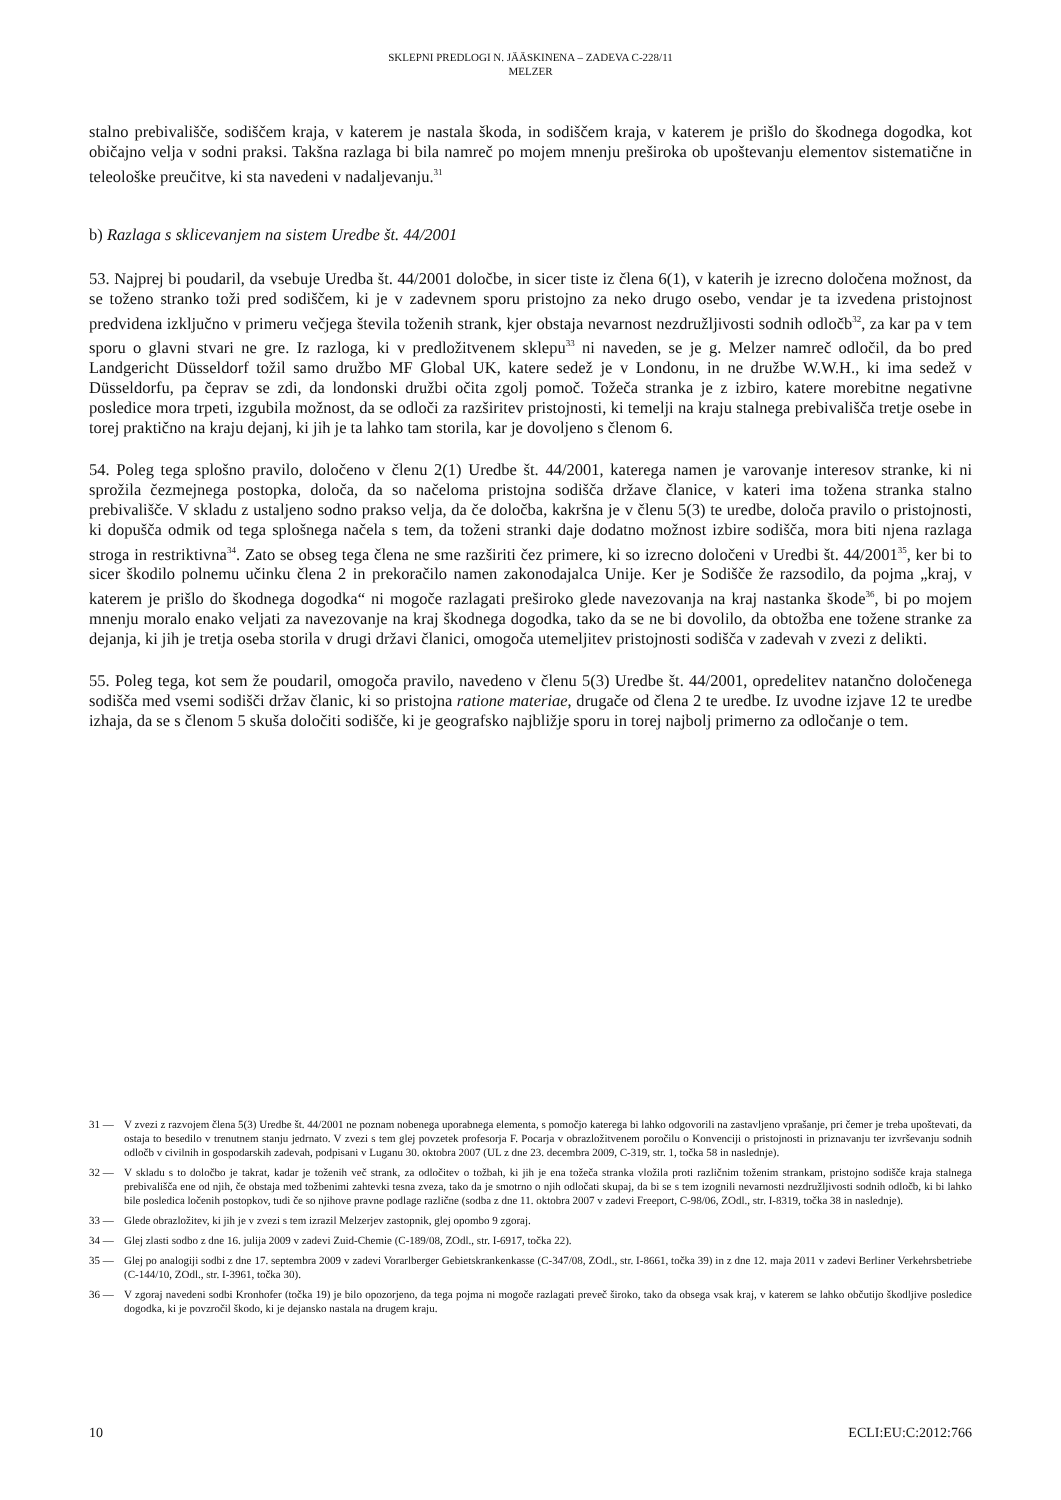SKLEPNI PREDLOGI N. JÄÄSKINENA – ZADEVA C-228/11
MELZER
stalno prebivališče, sodiščem kraja, v katerem je nastala škoda, in sodiščem kraja, v katerem je prišlo do škodnega dogodka, kot običajno velja v sodni praksi. Takšna razlaga bi bila namreč po mojem mnenju preširoka ob upoštevanju elementov sistematične in teleološke preučitve, ki sta navedeni v nadaljevanju.<sup>31</sup>
b) Razlaga s sklicevanjem na sistem Uredbe št. 44/2001
53. Najprej bi poudaril, da vsebuje Uredba št. 44/2001 določbe, in sicer tiste iz člena 6(1), v katerih je izrecno določena možnost, da se toženo stranko toži pred sodiščem, ki je v zadevnem sporu pristojno za neko drugo osebo, vendar je ta izvedena pristojnost predvidena izključno v primeru večjega števila toženih strank, kjer obstaja nevarnost nezdružljivosti sodnih odločb<sup>32</sup>, za kar pa v tem sporu o glavni stvari ne gre. Iz razloga, ki v predložitvenem sklepu<sup>33</sup> ni naveden, se je g. Melzer namreč odločil, da bo pred Landgericht Düsseldorf tožil samo družbo MF Global UK, katere sedež je v Londonu, in ne družbe W.W.H., ki ima sedež v Düsseldorfu, pa čeprav se zdi, da londonski družbi očita zgolj pomoč. Tožeča stranka je z izbiro, katere morebitne negativne posledice mora trpeti, izgubila možnost, da se odloči za razširitev pristojnosti, ki temelji na kraju stalnega prebivališča tretje osebe in torej praktično na kraju dejanj, ki jih je ta lahko tam storila, kar je dovoljeno s členom 6.
54. Poleg tega splošno pravilo, določeno v členu 2(1) Uredbe št. 44/2001, katerega namen je varovanje interesov stranke, ki ni sprožila čezmejnega postopka, določa, da so načeloma pristojna sodišča države članice, v kateri ima tožena stranka stalno prebivališče. V skladu z ustaljeno sodno prakso velja, da če določba, kakršna je v členu 5(3) te uredbe, določa pravilo o pristojnosti, ki dopušča odmik od tega splošnega načela s tem, da toženi stranki daje dodatno možnost izbire sodišča, mora biti njena razlaga stroga in restriktivna<sup>34</sup>. Zato se obseg tega člena ne sme razširiti čez primere, ki so izrecno določeni v Uredbi št. 44/2001<sup>35</sup>, ker bi to sicer škodilo polnemu učinku člena 2 in prekoračilo namen zakonodajalca Unije. Ker je Sodišče že razsodilo, da pojma „kraj, v katerem je prišlo do škodnega dogodka“ ni mogoče razlagati preširoko glede navezovanja na kraj nastanka škode<sup>36</sup>, bi po mojem mnenju moralo enako veljati za navezovanje na kraj škodnega dogodka, tako da se ne bi dovolilo, da obtožba ene tožene stranke za dejanja, ki jih je tretja oseba storila v drugi državi članici, omogoča utemeljitev pristojnosti sodišča v zadevah v zvezi z delikti.
55. Poleg tega, kot sem že poudaril, omogoča pravilo, navedeno v členu 5(3) Uredbe št. 44/2001, opredelitev natančno določenega sodišča med vsemi sodišči držav članic, ki so pristojna ratione materiae, drugače od člena 2 te uredbe. Iz uvodne izjave 12 te uredbe izhaja, da se s členom 5 skuša določiti sodišče, ki je geografsko najbližje sporu in torej najbolj primerno za odločanje o tem.
31 — V zvezi z razvojem člena 5(3) Uredbe št. 44/2001 ne poznam nobenega uporabnega elementa, s pomočjo katerega bi lahko odgovorili na zastavljeno vprašanje, pri čemer je treba upoštevati, da ostaja to besedilo v trenutnem stanju jedrnato. V zvezi s tem glej povzetek profesorja F. Pocarja v obrazložitvenem poročilu o Konvenciji o pristojnosti in priznavanju ter izvrševanju sodnih odločb v civilnih in gospodarskih zadevah, podpisani v Luganu 30. oktobra 2007 (UL z dne 23. decembra 2009, C-319, str. 1, točka 58 in naslednje).
32 — V skladu s to določbo je takrat, kadar je toženih več strank, za odločitev o tožbah, ki jih je ena tožeča stranka vložila proti različnim toženim strankam, pristojno sodišče kraja stalnega prebivališča ene od njih, če obstaja med tožbenimi zahtevki tesna zveza, tako da je smotrno o njih odločati skupaj, da bi se s tem izognili nevarnosti nezdružljivosti sodnih odločb, ki bi lahko bile posledica ločenih postopkov, tudi če so njihove pravne podlage različne (sodba z dne 11. oktobra 2007 v zadevi Freeport, C-98/06, ZOdl., str. I-8319, točka 38 in naslednje).
33 — Glede obrazložitev, ki jih je v zvezi s tem izrazil Melzerjev zastopnik, glej opombo 9 zgoraj.
34 — Glej zlasti sodbo z dne 16. julija 2009 v zadevi Zuid-Chemie (C-189/08, ZOdl., str. I-6917, točka 22).
35 — Glej po analogiji sodbi z dne 17. septembra 2009 v zadevi Vorarlberger Gebietskrankenkasse (C-347/08, ZOdl., str. I-8661, točka 39) in z dne 12. maja 2011 v zadevi Berliner Verkehrsbetriebe (C-144/10, ZOdl., str. I-3961, točka 30).
36 — V zgoraj navedeni sodbi Kronhofer (točka 19) je bilo opozorjeno, da tega pojma ni mogoče razlagati preveč široko, tako da obsega vsak kraj, v katerem se lahko občutijo škodljive posledice dogodka, ki je povzročil škodo, ki je dejansko nastala na drugem kraju.
10 ECLI:EU:C:2012:766